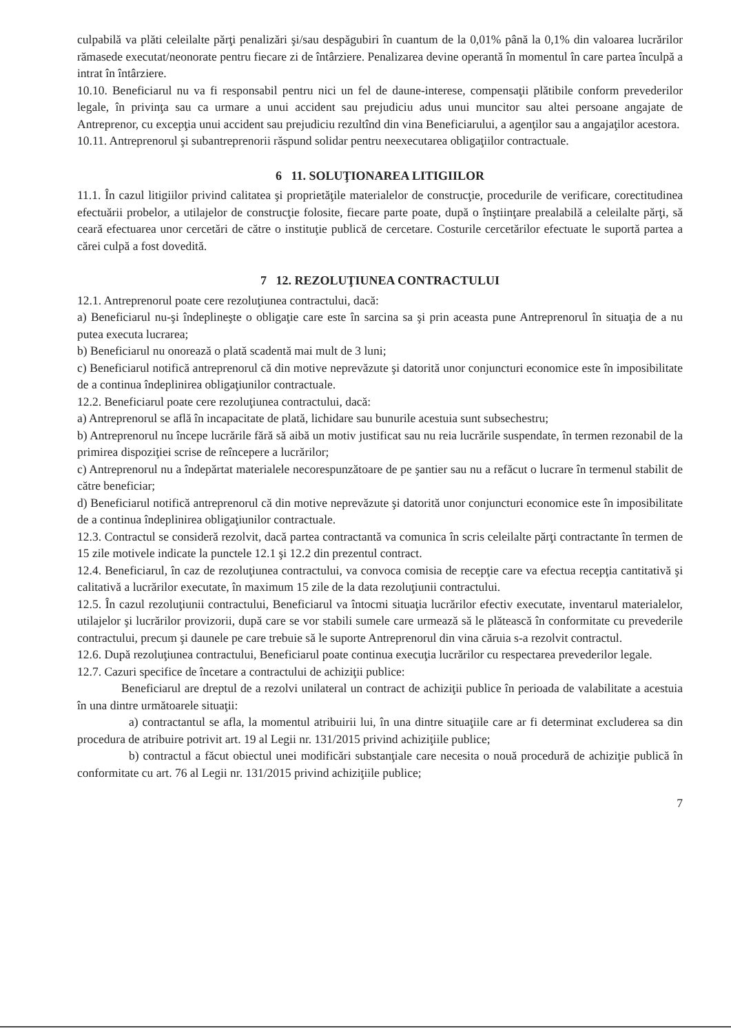culpabilă va plăti celeilalte părţi penalizări şi/sau despăgubiri în cuantum de la 0,01% până la 0,1% din valoarea lucrărilor rămasede executat/neonorate pentru fiecare zi de întârziere. Penalizarea devine operantă în momentul în care partea înculpă a intrat în întârziere.
10.10. Beneficiarul nu va fi responsabil pentru nici un fel de daune-interese, compensaţii plătibile conform prevederilor legale, în privinţa sau ca urmare a unui accident sau prejudiciu adus unui muncitor sau altei persoane angajate de Antreprenor, cu excepţia unui accident sau prejudiciu rezultînd din vina Beneficiarului, a agenţilor sau a angajaţilor acestora.
10.11. Antreprenorul şi subantreprenorii răspund solidar pentru neexecutarea obligaţiilor contractuale.
6 11. SOLUŢIONAREA LITIGIILOR
11.1. În cazul litigiilor privind calitatea şi proprietăţile materialelor de construcţie, procedurile de verificare, corectitudinea efectuării probelor, a utilajelor de construcţie folosite, fiecare parte poate, după o înştiinţare prealabilă a celeilalte părţi, să ceară efectuarea unor cercetări de către o instituţie publică de cercetare. Costurile cercetărilor efectuate le suportă partea a cărei culpă a fost dovedită.
7 12. REZOLUŢIUNEA CONTRACTULUI
12.1. Antreprenorul poate cere rezoluţiunea contractului, dacă:
a) Beneficiarul nu-şi îndeplineşte o obligaţie care este în sarcina sa şi prin aceasta pune Antreprenorul în situaţia de a nu putea executa lucrarea;
b) Beneficiarul nu onorează o plată scadentă mai mult de 3 luni;
c) Beneficiarul notifică antreprenorul că din motive neprevăzute şi datorită unor conjuncturi economice este în imposibilitate de a continua îndeplinirea obligaţiunilor contractuale.
12.2. Beneficiarul poate cere rezoluţiunea contractului, dacă:
a) Antreprenorul se află în incapacitate de plată, lichidare sau bunurile acestuia sunt subsechestru;
b) Antreprenorul nu începe lucrările fără să aibă un motiv justificat sau nu reia lucrările suspendate, în termen rezonabil de la primirea dispoziţiei scrise de reîncepere a lucrărilor;
c) Antreprenorul nu a îndepărtat materialele necorespunzătoare de pe şantier sau nu a refăcut o lucrare în termenul stabilit de către beneficiar;
d) Beneficiarul notifică antreprenorul că din motive neprevăzute şi datorită unor conjuncturi economice este în imposibilitate de a continua îndeplinirea obligaţiunilor contractuale.
12.3. Contractul se consideră rezolvit, dacă partea contractantă va comunica în scris celeilalte părţi contractante în termen de 15 zile motivele indicate la punctele 12.1 şi 12.2 din prezentul contract.
12.4. Beneficiarul, în caz de rezoluţiunea contractului, va convoca comisia de recepţie care va efectua recepţia cantitativă şi calitativă a lucrărilor executate, în maximum 15 zile de la data rezoluţiunii contractului.
12.5. În cazul rezoluţiunii contractului, Beneficiarul va întocmi situaţia lucrărilor efectiv executate, inventarul materialelor, utilajelor şi lucrărilor provizorii, după care se vor stabili sumele care urmează să le plătească în conformitate cu prevederile contractului, precum şi daunele pe care trebuie să le suporte Antreprenorul din vina căruia s-a rezolvit contractul.
12.6. După rezoluţiunea contractului, Beneficiarul poate continua execuţia lucrărilor cu respectarea prevederilor legale.
12.7. Cazuri specifice de încetare a contractului de achiziţii publice:
Beneficiarul are dreptul de a rezolvi unilateral un contract de achiziţii publice în perioada de valabilitate a acestuia în una dintre următoarele situaţii:
a) contractantul se afla, la momentul atribuirii lui, în una dintre situaţiile care ar fi determinat excluderea sa din procedura de atribuire potrivit art. 19 al Legii nr. 131/2015 privind achiziţiile publice;
b) contractul a făcut obiectul unei modificări substanţiale care necesita o nouă procedură de achiziţie publică în conformitate cu art. 76 al Legii nr. 131/2015 privind achiziţiile publice;
7